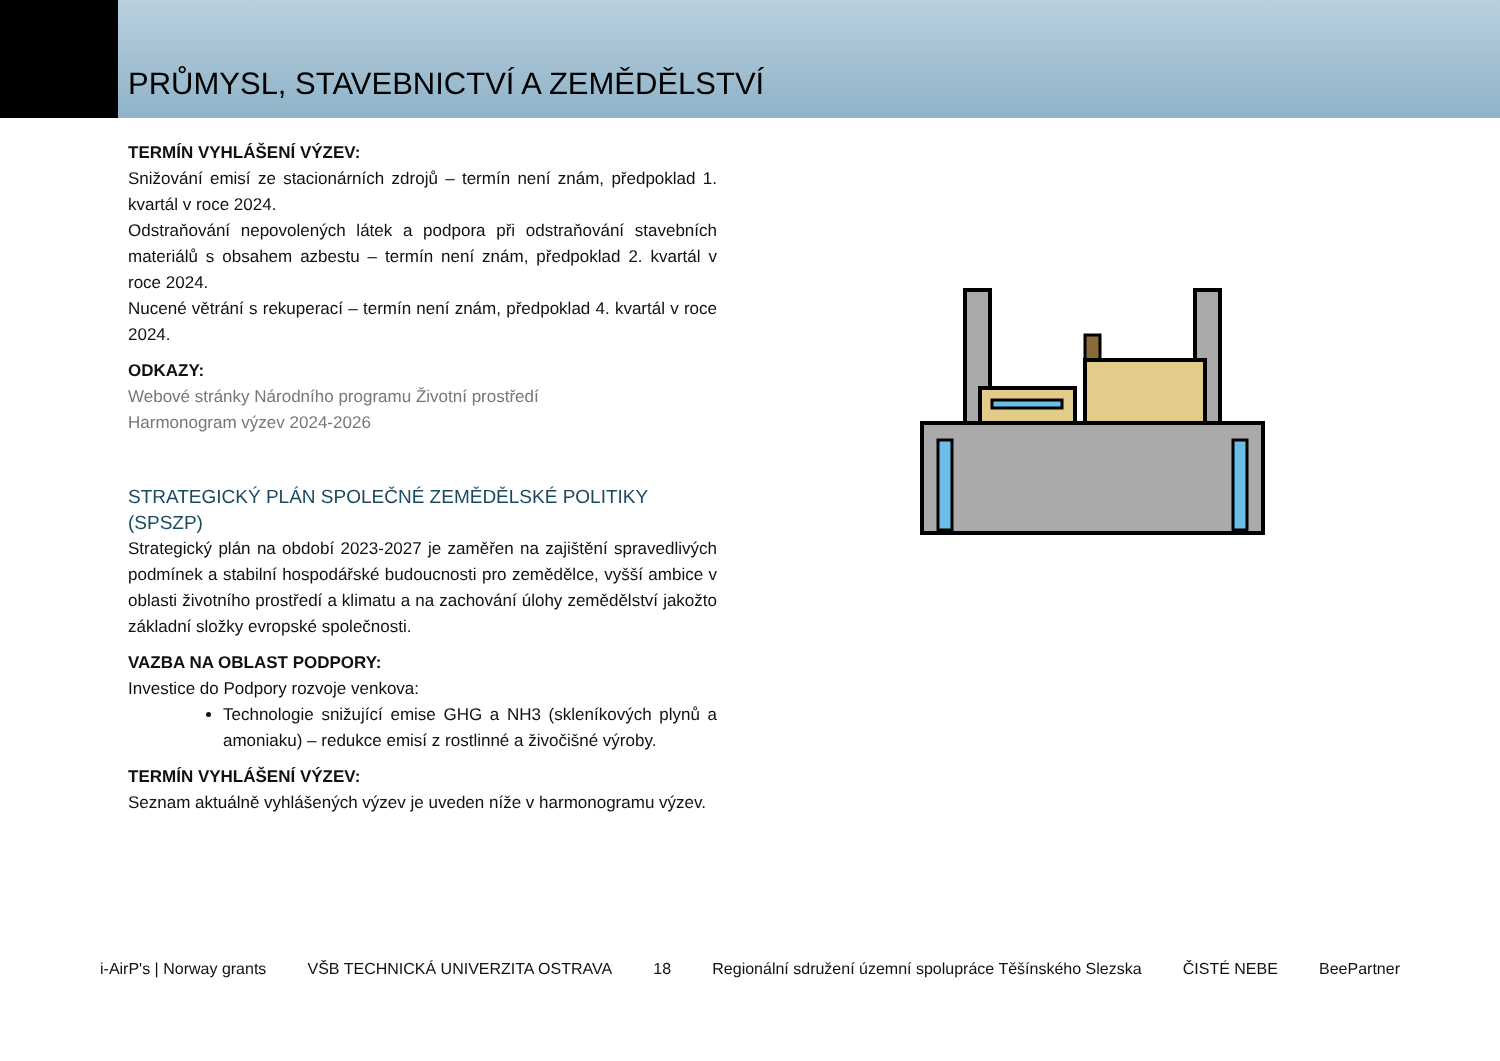PRŮMYSL, STAVEBNICTVÍ A ZEMĚDĚLSTVÍ
TERMÍN VYHLÁŠENÍ VÝZEV:
Snižování emisí ze stacionárních zdrojů – termín není znám, předpoklad 1. kvartál v roce 2024.
Odstraňování nepovolených látek a podpora při odstraňování stavebních materiálů s obsahem azbestu – termín není znám, předpoklad 2. kvartál v roce 2024.
Nucené větrání s rekuperací – termín není znám, předpoklad 4. kvartál v roce 2024.
ODKAZY:
Webové stránky Národního programu Životní prostředí
Harmonogram výzev 2024-2026
STRATEGICKÝ PLÁN SPOLEČNÉ ZEMĚDĚLSKÉ POLITIKY (SPSZP)
Strategický plán na období 2023-2027 je zaměřen na zajištění spravedlivých podmínek a stabilní hospodářské budoucnosti pro zemědělce, vyšší ambice v oblasti životního prostředí a klimatu a na zachování úlohy zemědělství jakožto základní složky evropské společnosti.
VAZBA NA OBLAST PODPORY:
Investice do Podpory rozvoje venkova:
Technologie snižující emise GHG a NH3 (skleníkových plynů a amoniaku) – redukce emisí z rostlinné a živočišné výroby.
TERMÍN VYHLÁŠENÍ VÝZEV:
Seznam aktuálně vyhlášených výzev je uveden níže v harmonogramu výzev.
i-AirP's | Norway grants VŠB TECHNICKÁ UNIVERZITA OSTRAVA 18 Regionální sdružení územní spolupráce Těšínského Slezska ČISTÉ NEBE BeePartner